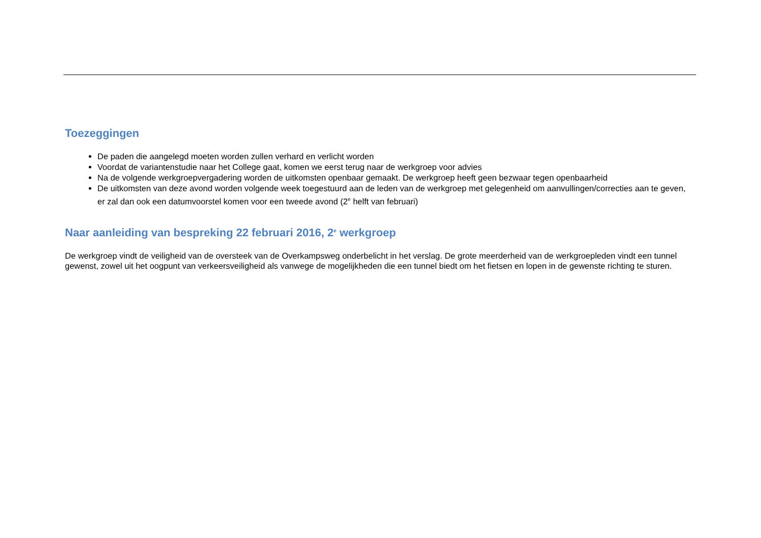Toezeggingen
De paden die aangelegd moeten worden zullen verhard en verlicht worden
Voordat de variantenstudie naar het College gaat, komen we eerst terug naar de werkgroep voor advies
Na de volgende werkgroepvergadering worden de uitkomsten openbaar gemaakt. De werkgroep heeft geen bezwaar tegen openbaarheid
De uitkomsten van deze avond worden volgende week toegestuurd aan de leden van de werkgroep met gelegenheid om aanvullingen/correcties aan te geven, er zal dan ook een datumvoorstel komen voor een tweede avond (2<sup>e</sup> helft van februari)
Naar aanleiding van bespreking 22 februari 2016, 2<sup>e</sup> werkgroep
De werkgroep vindt de veiligheid van de oversteek van de Overkampsweg onderbelicht in het verslag. De grote meerderheid van de werkgroepleden vindt een tunnel gewenst, zowel uit het oogpunt van verkeersveiligheid als vanwege de mogelijkheden die een tunnel biedt om het fietsen en lopen in de gewenste richting te sturen.